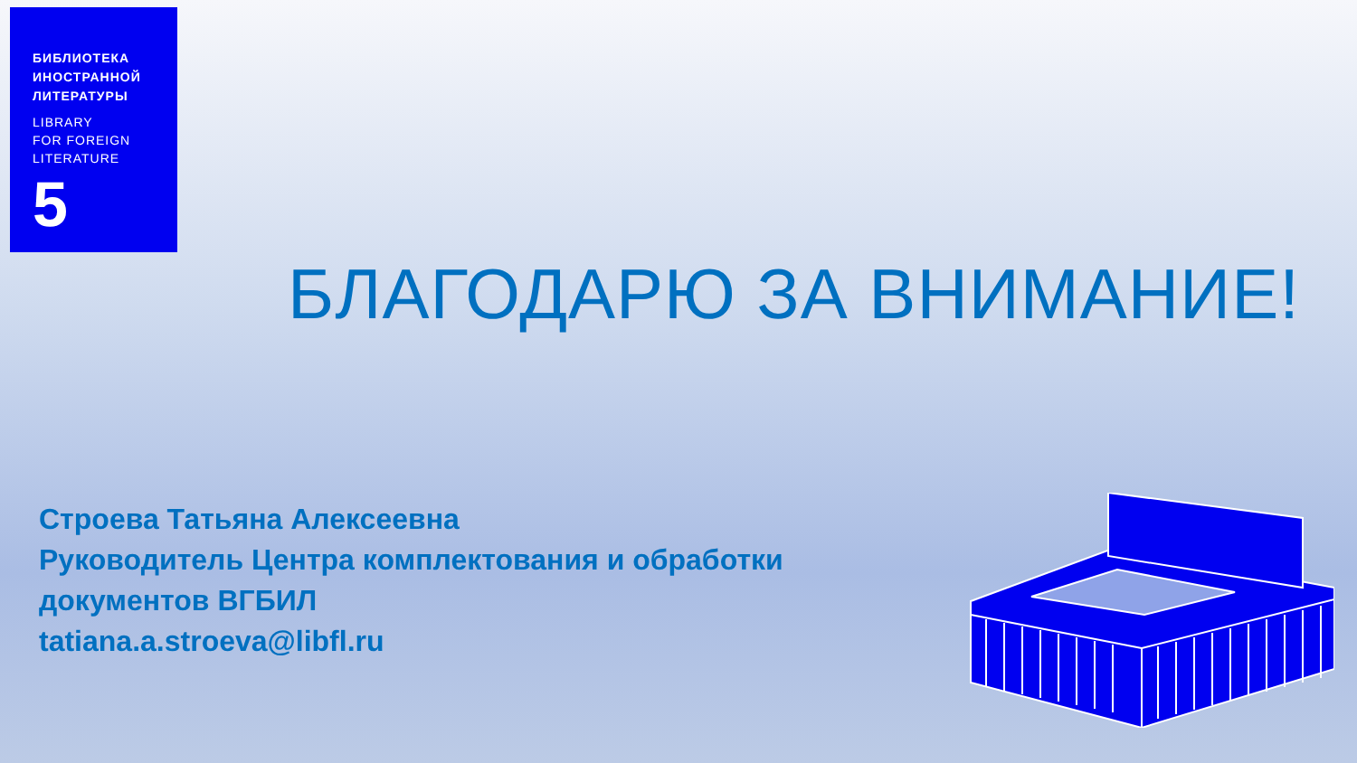БИБЛИОТЕКА
ИНОСТРАННОЙ
ЛИТЕРАТУРЫ
LIBRARY
FOR FOREIGN
LITERATURE
5
БЛАГОДАРЮ ЗА ВНИМАНИЕ!
Строева Татьяна Алексеевна
Руководитель Центра комплектования и обработки
документов ВГБИЛ
tatiana.a.stroeva@libfl.ru